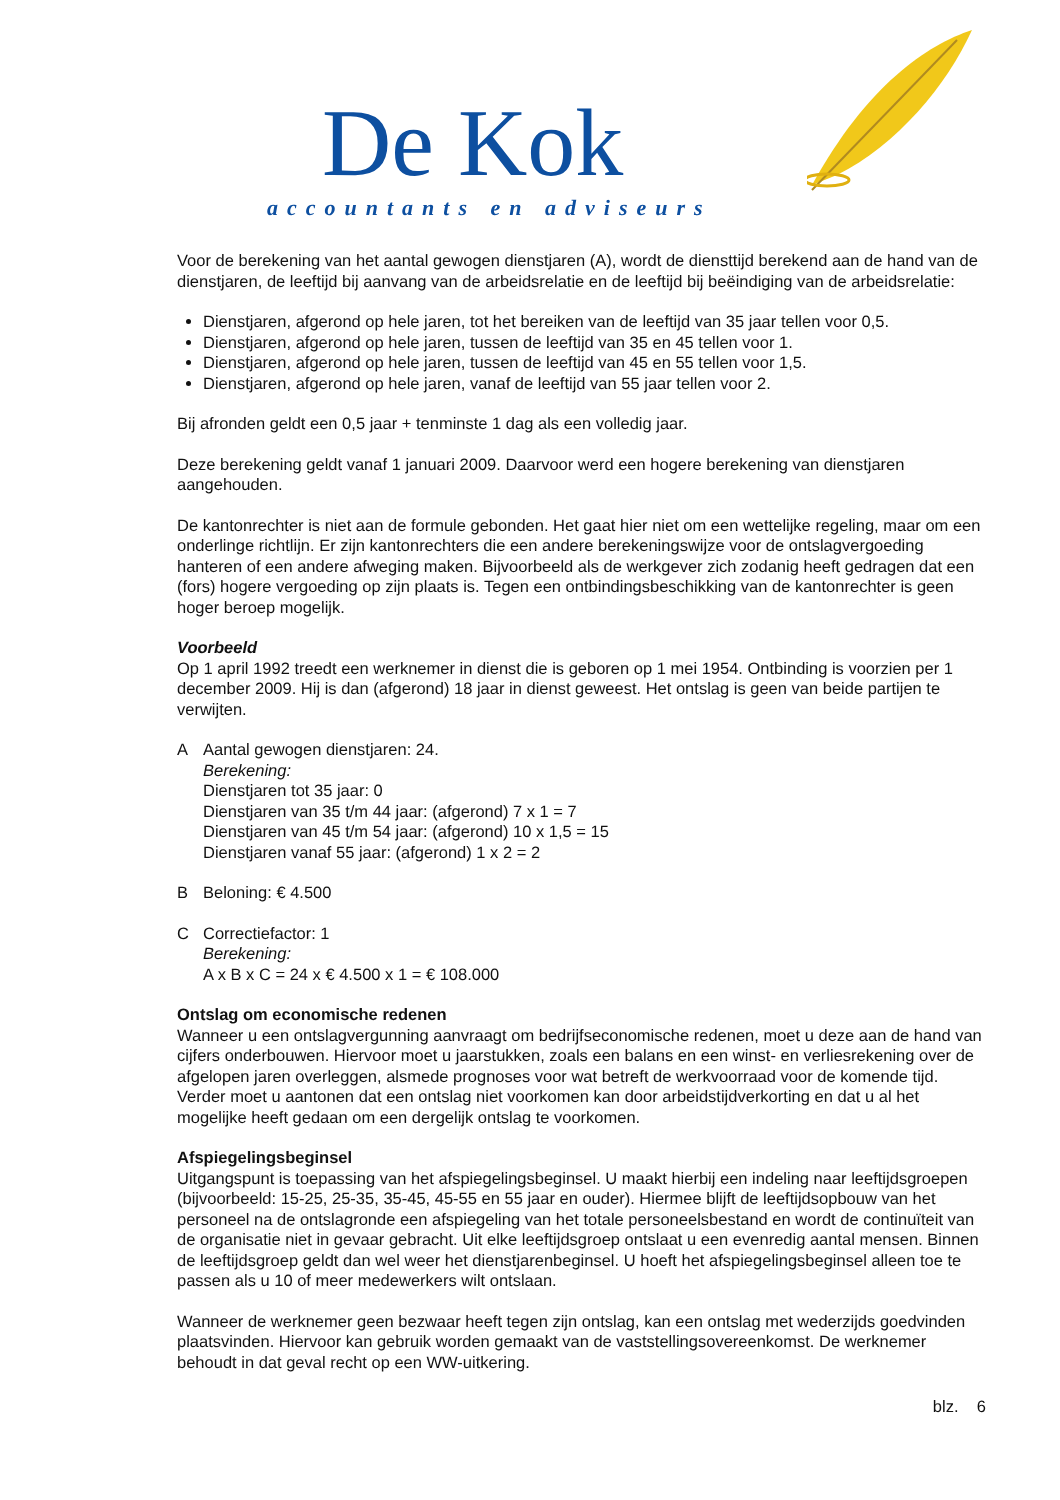De Kok
accountants en adviseurs
Voor de berekening van het aantal gewogen dienstjaren (A), wordt de diensttijd berekend aan de hand van de dienstjaren, de leeftijd bij aanvang van de arbeidsrelatie en de leeftijd bij beëindiging van de arbeidsrelatie:
Dienstjaren, afgerond op hele jaren, tot het bereiken van de leeftijd van 35 jaar tellen voor 0,5.
Dienstjaren, afgerond op hele jaren, tussen de leeftijd van 35 en 45 tellen voor 1.
Dienstjaren, afgerond op hele jaren, tussen de leeftijd van 45 en 55 tellen voor 1,5.
Dienstjaren, afgerond op hele jaren, vanaf de leeftijd van 55 jaar tellen voor 2.
Bij afronden geldt een 0,5 jaar + tenminste 1 dag als een volledig jaar.
Deze berekening geldt vanaf 1 januari 2009. Daarvoor werd een hogere berekening van dienstjaren aangehouden.
De kantonrechter is niet aan de formule gebonden. Het gaat hier niet om een wettelijke regeling, maar om een onderlinge richtlijn. Er zijn kantonrechters die een andere berekeningswijze voor de ontslagvergoeding hanteren of een andere afweging maken. Bijvoorbeeld als de werkgever zich zodanig heeft gedragen dat een (fors) hogere vergoeding op zijn plaats is. Tegen een ontbindingsbeschikking van de kantonrechter is geen hoger beroep mogelijk.
Voorbeeld
Op 1 april 1992 treedt een werknemer in dienst die is geboren op 1 mei 1954. Ontbinding is voorzien per 1 december 2009. Hij is dan (afgerond) 18 jaar in dienst geweest. Het ontslag is geen van beide partijen te verwijten.
A Aantal gewogen dienstjaren: 24.
Berekening:
Dienstjaren tot 35 jaar: 0
Dienstjaren van 35 t/m 44 jaar: (afgerond) 7 x 1 = 7
Dienstjaren van 45 t/m 54 jaar: (afgerond) 10 x 1,5 = 15
Dienstjaren vanaf 55 jaar: (afgerond) 1 x 2 = 2
B Beloning: € 4.500
C Correctiefactor: 1
Berekening:
A x B x C = 24 x € 4.500 x 1 = € 108.000
Ontslag om economische redenen
Wanneer u een ontslagvergunning aanvraagt om bedrijfseconomische redenen, moet u deze aan de hand van cijfers onderbouwen. Hiervoor moet u jaarstukken, zoals een balans en een winst- en verliesrekening over de afgelopen jaren overleggen, alsmede prognoses voor wat betreft de werkvoorraad voor de komende tijd. Verder moet u aantonen dat een ontslag niet voorkomen kan door arbeidstijdverkorting en dat u al het mogelijke heeft gedaan om een dergelijk ontslag te voorkomen.
Afspiegelingsbeginsel
Uitgangspunt is toepassing van het afspiegelingsbeginsel. U maakt hierbij een indeling naar leeftijdsgroepen (bijvoorbeeld: 15-25, 25-35, 35-45, 45-55 en 55 jaar en ouder). Hiermee blijft de leeftijdsopbouw van het personeel na de ontslagronde een afspiegeling van het totale personeelsbestand en wordt de continuïteit van de organisatie niet in gevaar gebracht. Uit elke leeftijdsgroep ontslaat u een evenredig aantal mensen. Binnen de leeftijdsgroep geldt dan wel weer het dienstjarenbeginsel. U hoeft het afspiegelingsbeginsel alleen toe te passen als u 10 of meer medewerkers wilt ontslaan.
Wanneer de werknemer geen bezwaar heeft tegen zijn ontslag, kan een ontslag met wederzijds goedvinden plaatsvinden. Hiervoor kan gebruik worden gemaakt van de vaststellingsovereenkomst. De werknemer behoudt in dat geval recht op een WW-uitkering.
blz. 6